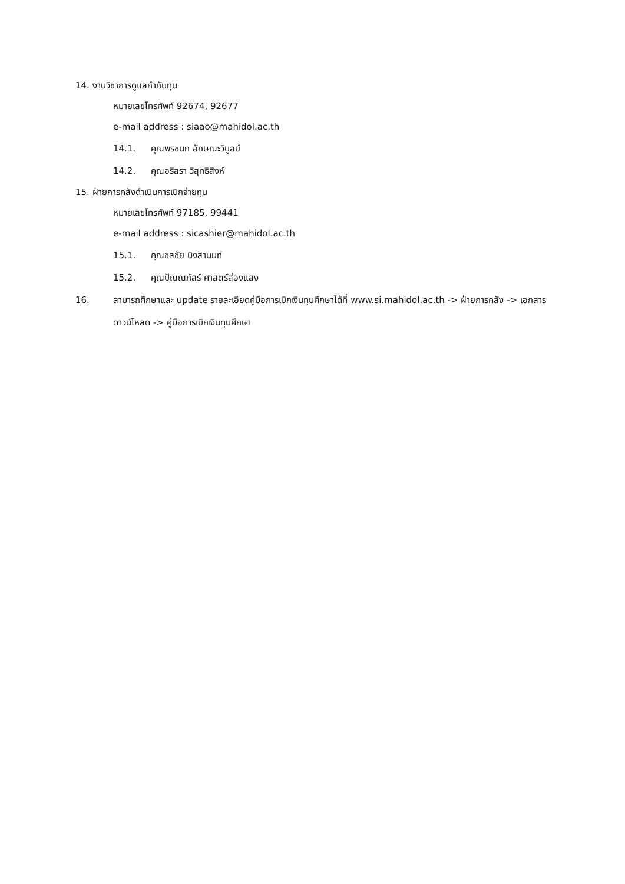14. งานวิชาการดูแลกำกับทุน
หมายเลขโทรศัพท์ 92674, 92677
e-mail address : siaao@mahidol.ac.th
14.1. คุณพรชนก ลักษณะวิบูลย์
14.2. คุณอริสรา วิสุทธิสิงห์
15. ฝ่ายการคลังดำเนินการเบิกจ่ายทุน
หมายเลขโทรศัพท์ 97185, 99441
e-mail address : sicashier@mahidol.ac.th
15.1. คุณชลชัย นิงสานนท์
15.2. คุณปัณณภัสร์ ศาสตร์ส่องแสง
16. สามารถศึกษาและ update รายละเอียดคู่มือการเบิกเงินทุนศึกษาได้ที่ www.si.mahidol.ac.th -> ฝ่ายการคลัง -> เอกสาร ดาวน์โหลด -> คู่มือการเบิกเงินทุนศึกษา